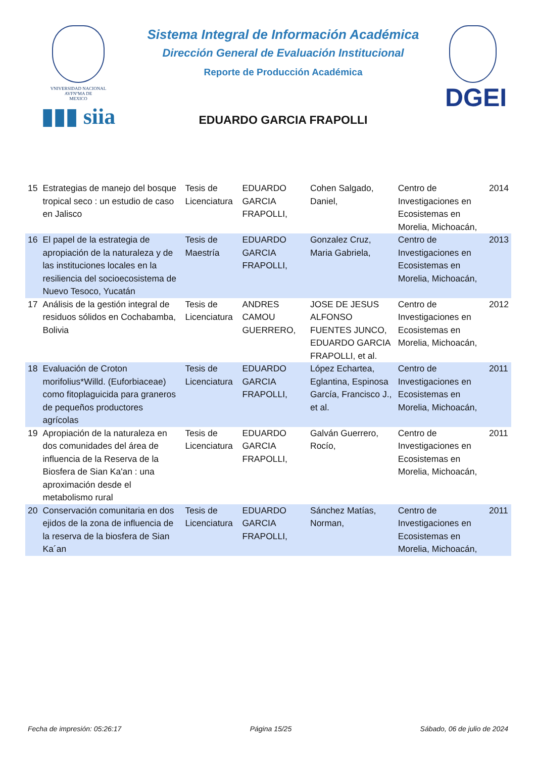VNIVERSIDAD NACIONAL
AVFNºMA DE
MEXICO
▮▮▮ siia
Sistema Integral de Información Académica
Dirección General de Evaluación Institucional
Reporte de Producción Académica
EDUARDO GARCIA FRAPOLLI
DGEI
| 15 | Estrategias de manejo del bosque tropical seco : un estudio de caso en Jalisco | Tesis de Licenciatura | EDUARDO GARCIA FRAPOLLI, | Cohen Salgado, Daniel, | Centro de Investigaciones en Ecosistemas en Morelia, Michoacán, | 2014 |
| 16 | El papel de la estrategia de apropiación de la naturaleza y de las instituciones locales en la resiliencia del socioecosistema de Nuevo Tesoco, Yucatán | Tesis de Maestría | EDUARDO GARCIA FRAPOLLI, | Gonzalez Cruz, Maria Gabriela, | Centro de Investigaciones en Ecosistemas en Morelia, Michoacán, | 2013 |
| 17 | Análisis de la gestión integral de residuos sólidos en Cochabamba, Bolivia | Tesis de Licenciatura | ANDRES CAMOU GUERRERO, | JOSE DE JESUS ALFONSO FUENTES JUNCO, EDUARDO GARCIA FRAPOLLI, et al. | Centro de Investigaciones en Ecosistemas en Morelia, Michoacán, | 2012 |
| 18 | Evaluación de Croton morifolius*Willd. (Euforbiaceae) como fitoplaguicida para graneros de pequeños productores agrícolas | Tesis de Licenciatura | EDUARDO GARCIA FRAPOLLI, | López Echartea, Eglantina, Espinosa García, Francisco J., et al. | Centro de Investigaciones en Ecosistemas en Morelia, Michoacán, | 2011 |
| 19 | Apropiación de la naturaleza en dos comunidades del área de influencia de la Reserva de la Biosfera de Sian Ka'an : una aproximación desde el metabolismo rural | Tesis de Licenciatura | EDUARDO GARCIA FRAPOLLI, | Galván Guerrero, Rocío, | Centro de Investigaciones en Ecosistemas en Morelia, Michoacán, | 2011 |
| 20 | Conservación comunitaria en dos ejidos de la zona de influencia de la reserva de la biosfera de Sian Ka´an | Tesis de Licenciatura | EDUARDO GARCIA FRAPOLLI, | Sánchez Matías, Norman, | Centro de Investigaciones en Ecosistemas en Morelia, Michoacán, | 2011 |
Fecha de impresión: 05:26:17 Página 15/25 Sábado, 06 de julio de 2024